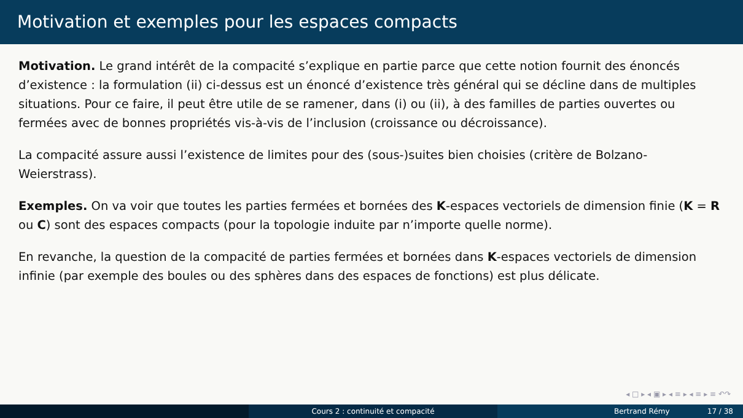Motivation et exemples pour les espaces compacts
Motivation. Le grand intérêt de la compacité s’explique en partie parce que cette notion fournit des énoncés d’existence : la formulation (ii) ci-dessus est un énoncé d’existence très général qui se décline dans de multiples situations. Pour ce faire, il peut être utile de se ramener, dans (i) ou (ii), à des familles de parties ouvertes ou fermées avec de bonnes propriétés vis-à-vis de l’inclusion (croissance ou décroissance).
La compacité assure aussi l’existence de limites pour des (sous-)suites bien choisies (critère de Bolzano-Weierstrass).
Exemples. On va voir que toutes les parties fermées et bornées des K-espaces vectoriels de dimension finie (K = R ou C) sont des espaces compacts (pour la topologie induite par n’importe quelle norme).
En revanche, la question de la compacité de parties fermées et bornées dans K-espaces vectoriels de dimension infinie (par exemple des boules ou des sphères dans des espaces de fonctions) est plus délicate.
◂ □ ▸ ◂ ▣ ▸ ◂ ≡ ▸ ◂ ≡ ▸ ≡ ↶↷
Cours 2 : continuité et compacité Bertrand Rémy 17 / 38